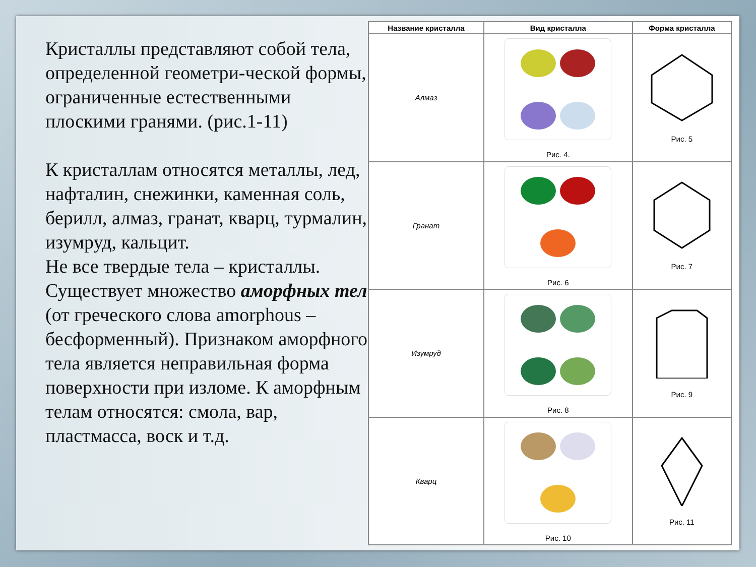Кристаллы представляют собой тела, определенной геометри-ческой формы, ограниченные естественными плоскими гранями. (рис.1-11)
К кристаллам относятся металлы, лед, нафталин, снежинки, каменная соль, берилл, алмаз, гранат, кварц, турмалин, изумруд, кальцит.
Не все твердые тела – кристаллы. Существует множество аморфных тел (от греческого слова amorphous – бесформенный). Признаком аморфного тела является неправильная форма поверхности при изломе. К аморфным телам относятся: смола, вар, пластмасса, воск и т.д.
| Название кристалла | Вид кристалла | Форма кристалла |
| --- | --- | --- |
| Алмаз | Рис. 4. | Рис. 5 |
| Гранат | Рис. 6 | Рис. 7 |
| Изумруд | Рис. 8 | Рис. 9 |
| Кварц | Рис. 10 | Рис. 11 |